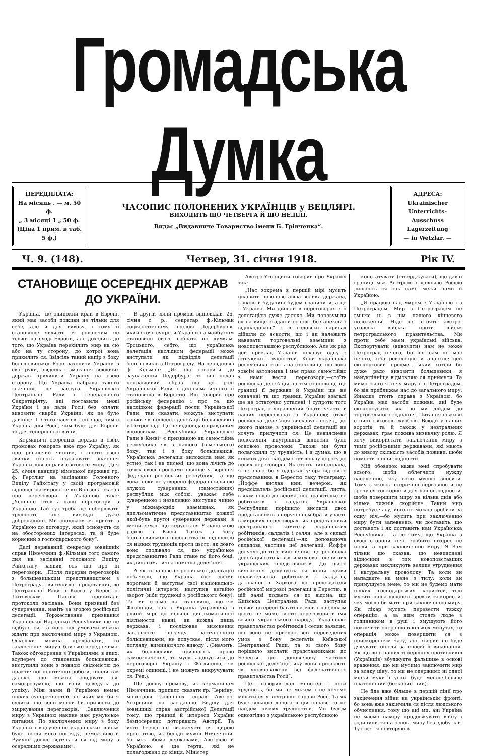Громадська Думка
ПЕРЕДПЛАТА:
На місяць . — м. 50 ф.
„ 3 місяці 1 „ 50 ф.
(Ціна 1 прим. в таб. 5 ф.)
ЧАСОПИС ПОЛОНЕНИХ УКРАЇНЦІВ у ВЕЦЛЯРІ.
ВИХОДИТЬ ЩО ЧЕТВЕРГА Й ЩО НЕДІЛІ.
Видає „Видавниче Товариство імени Б. Грінченка“.
АДРЕСА:
Ukrainischer
Unterrichts-Ausschuss
Lagerzeitung
— in Wetzlar. —
Ч. 9. (148). Четвер, 31. січня 1918. Рік IV.
СТАНОВИЩЕ ОСЕРЕДНІХ ДЕРЖАВ ДО УКРАЇНИ.
Україна,—це одинокий край в Европі, який має засоби поживи не тільки для себе, але й для вивозу, і тому її становище являєть ся рішаючим не тільки на сході Европи, але доходить до того, що Україна перехилить мир на сю або на ту сторону, до котрої вона прихилить ся. Звідсіль такий напір з боку большевицької Росії захопити Україну в свої руки, звідсіль і змагання воюючих держав прихилити Україну на свою сторону. Що Україна набрала такого значіння, це заслуга Української Центральної Ради і Генерального Секретаріяту, які поставили межі України і не дали Росії без оплати вивозити скарби України, як це було давніще. І з того часу світ спізнає, чим є Україна для Росії, чим буде для Европи та для теперішньої війни.
Керманичі осередніх держав в своїх промовах говорять вже про Україну, як про рішаючий чинник, і проти своєї звички стають признавати значіння України для справи світового миру. Дня 25. січня канцлер німецької держави ґр. ф. Гертлінґ на засіданню Головного Виділу Райхстаґу у своїй програмовій відповіді на мирові точки Вільзона сказав про переговори з Україною таке: „Успішно стоять наші переговори з Україною. Тай тут треба ще поборювати трудності, але вигляди дуже добронадійні. Ми сподіваєм ся прийти з Україною до договору, який основуєть ся на обосторонніх інтересах, та й буде корисний з господарського боку“.
Далі державний секретар зовнішніх справ Німеччини ф.-Кільман того самого дня на засіданні головного Виділу Райхстаґу заявив ось що про ці переговори: „Після перерви переговорів з большевицьким представництвом з Петрограду, виступило представництво Центральної Ради з Києва у Берестю-Литовськім. Панове прочитали протоколи засідань. Вони признані без суперечення, навіть за згодою російської делеґації. Торжественне признання Української Народньої Республики ще не відбуло ся, та його під умовами можна ждати при заключенні миру з Україною. Оскільки можна предбачати, то заключення миру є близько перед очима. Також обговорення з Україн­цями, в яких, всупереч до становища большевиків, виступили вони з повною свідомістю до практичної політичної роботи, пішли так далеко, що можна сподівати ся, самозрозуміло, що вони доведуть до успіху. Між нами й Україною немає ніяких суперечностей, по яких міг би я судити, що вони могли би привести до зміркування переговорів.“ „Заключення миру з Україною накине нам румунське питання. По заключенню миру з боку України і відсуненню українських військ буде, після мого погляду, неможливо й Румунії довше відтягати ся від миру з осередніми державами“.
В другій своїй промові відповідав, 26. січня с. р., секретар ф.-Кільман соціялістичному послові Ледербурові, який стояв супроти України на майбутнім становищі свого собрата по думкам, Троцького, себто, що українська делеґація наслідком федерації може виступати як підвідділ делеґації большевиків з Петрограду. На це відповів ф. Кільман: „Як що говорити до зауваження Ледербура, то він подав неправдивий образ що до ролі Української Ради і дипльоматичного її становища в Берестю. Він говорив про російську федерацію і про те, що наслідком федерації посли Української Ради, так сказати, можуть виступати тільки як підвідділ делеґації большевиків у Петрограді. Це не відповідає правдивим відносинам. „Республика Українськоі Ради в Києві“ є признаною як самостійна республика як з нашого (німецького) боку, так і з боку большевиків. Українська делеґація виложила нам як устно, так і на письмі, що вона лічить до точок своєї програми пізніще утворення федерації російських республик, та що вона, поки не утворено федерації вільною злукою суверенних (самостійних) республик між собою, уважає себе суверенною і незалежно виступає чинно у міжнародніх взаєминах, як дипльоматичне представництво кождої якої-будь другої суверенної держави, в імени землі, що керуєть ся Українською радою в Києві. Також з боку большевицького посольства не підносило ся ніяких трудноців проти цього, як довго воно сподівало ся, що українське представництво Ради стане по його боці, як дипльоматична помічна делеґація.
А як ті панове (з російської делеґації) побачили, що Україна йде своїми дорогами й заступає свої національно-політичні інтереси, наступив негайно зворот (ніби трудноці з російського боку). Та ми стоїмо на становищі, що як Фінляндія, так і Україна управнена в рівній мірі до вільної дипльоматичної діяльности навні, як кожда инша держава, і послідовне вияснення загального погляду, заступленого большевиками, не допускає, після мого погляду, виминаючого виводу“. (Значить: як большевики признають право самоозначення, то мусять допустити до переговорів Україну і Фінляндію, як окремі одиниці, і не можуть викручувати ся. Ред.).
Ще довшу промову, як керманичам Німеччини, припало сказати ґр. Черніну, міністрові зовнішніх справ Австро-Угорщини на засіданню Виділу для зовнішніх справ австрійської Делеґації тому, що границі й інтереси України безпосередно доторкають Австрії. Та його бесіда не визначуєть ся щирою простотою, як бесіди мужів Німеччини, бо між обома державами, Австрією й Україною, є ще тертя, які не полагоджено до кінця. Міністер
Австро-Угорщини говорив про Україну так:
„Нас зокрема в першій мірі мусить цікавити новоповставша велика держава, з якою в будучині будем граничити, а це—Україна. Ми дійшли в переговорах з її делеґацією дуже далеко. Ми порозуміли ся на вище згаданій основі „без анексій і відшкодовань“ і в головних нарисах дійшли до ясности, що і як належить навязати торговельні взаємини з новоповставшою республикою. Але як раз цей приклад України показує одну з істнуючих трудностей. Коли українська республика стоїть на становищі, що вона зовсім автономна і має право самостійно з нами вести переговори,—стоїть російська делеґація на тім становищі, що границі її держави й України ще не означені та що границі України взагалі ще не остаточно усталені, і супроти того Петроград є управнений брати участь в наших переговорах з Україною; отже російська делеґація висказує погляд, до якого панове з української делеґації не хочуть прилучити ся. Це невияснене положення внутрішніх відносин було основою проволоки. Також ми були полагодили ту трудність, і я думав, що в кількох днях найдемо тут вільну дорогу до нових переговорів. Як стоїть нині справа, я не знаю, бо я одержав учора від свого представника в Берестю таку телеграму: „Йоффе вислав нині вечером, як предсідатель російської делеґації, листа, в якім подає до відома, що правительство робітників і салдатів Української Республики порішило вислати двох представників з порученнєм брати участь в мирових переговорах, як представники центрального комітету українських робітників, салдатів і селян, але в складі російської делеґації,—як доповняюча складова частина цеї делеґації. Йоффе долучує до того вияснення, що російська делеґація готова взяти між свої члени цих українських представників. До цього вияснення долучуєть ся копія заяви правительства робітників і салдатів, датованої з Харкова до предсідателя російської мирової делеґації в Берестю, в цій заяві подаєть ся до відома, що Київська Центральна Рада заступає тільки інтереси багатої кляси і наслідком цього не може вести переговори в імя всього українського народу. Українське правительство робітників і селян заявляє, що воно не признає всіх переведених умов з боку делеґатів Київської Центральної Ради, та зі свого боку порішило вислати представниками до Берестя цю доповняючу частину російської делеґації, яку вони признають як уповноважену від федеративного правительства Росії“.
Це —говорив далі міністер — нова трудність, бо ми не можем і не хочемо мішати ся у внутрішні справи Росії. Та як буде вільною дорога в цій справі, то не найдем ніяких трудностей. Ми будем одно­згідно з українською республикою
констатувати (стверджувати), що давні границі між Австрією і давньою Росією лишають ся так само межи нами й Україною.
„Я працюю над миром з Україною і з Петроградом. Мир з Петроградом не зміняє ні в чім нашого кінцевого положення. Ніде не стоять австро-угорські війська проти військ петроградського правительства. Ми проти себе маєм українські війська. Експортувати (вивозити) нам не може Петроград нічого, бо він сам не має нічого, хіба революцію й анархію; цей експортовий предмет, який хотіли би дуже радо вивозити большевики, я найуклінніще відмовляю ся приймати. Та мимо сього я хочу миру і з Петроградом, бо він приближає нас до загального миру. Инакше стоїть справа з Україною, бо Україна має засоби поживи, які буде експортувати, як що ми дійдем до торговельного зєднання. Питання поживи є нині світовою журбою. Всюди у наших ворогів, та й також у невтральних державах, грає пожива визначну ролю. Я хочу використати заключення миру з тими російськими державами, які мають до вивозу скількість засобів поживи, щоби помогти нашій людности.
Мій обовязок каже мені спробувати всього, щоби облегчити нужду населенню, яку воно мусіло зносити. Тому з якоїсь істеричної нервозности не зречу ся тої користи для нашої людности, щоби довершити миру за кілька днів або кілька тижнів скорійше. Такий мир потребує часу, його не можна зробити за одну ніч,—бо мусить при заключенню миру бути запевнено, чи доставить, що доставить і як доставить нам Українська Республика, —а се тому, що Україна з своєї сторони хоче зробити інтерес не після, а при заключенню миру. Я Вам тільки що сказав, що невияснені відносини в тих новоповставших державах викликують велике утруднення і натуральну проволоку. Та коли ви нападаєте на мене з тилу, коли ви примушуєте мене, то ми не будемо мати ніяких господарських користей,—тоді мусить наша людність зректи ся користи, яку могла би мати при заключенню миру. Як лікар мусить перевести тяжку операцію, а за ним стоять люде з годинником в руці і змушують його покінчити операцію в кількох минутах, то операція може довершити ся з прискоренням часу, але хворий не буде дякувати опісля за спосіб її виконання. Як що ви в наших теперішніх противників (Українців) збуджуєте фальшиве в основі враження, що ми мусимо заключити мир за всяку ціну, то ми не одержимо ні одної мірки муки і успіх буде менше-більше платонічний (безкористний).
Не йде вже більше в першій лінії про закінчення війни на українськім фронті, бо вона вже закінчила ся після людського обчислення, тому що ані ми, ані Україна не маємо наміру продовжувати війну і зєдинили ся на основі миру без здобутків. Тут іде—я повторяю в